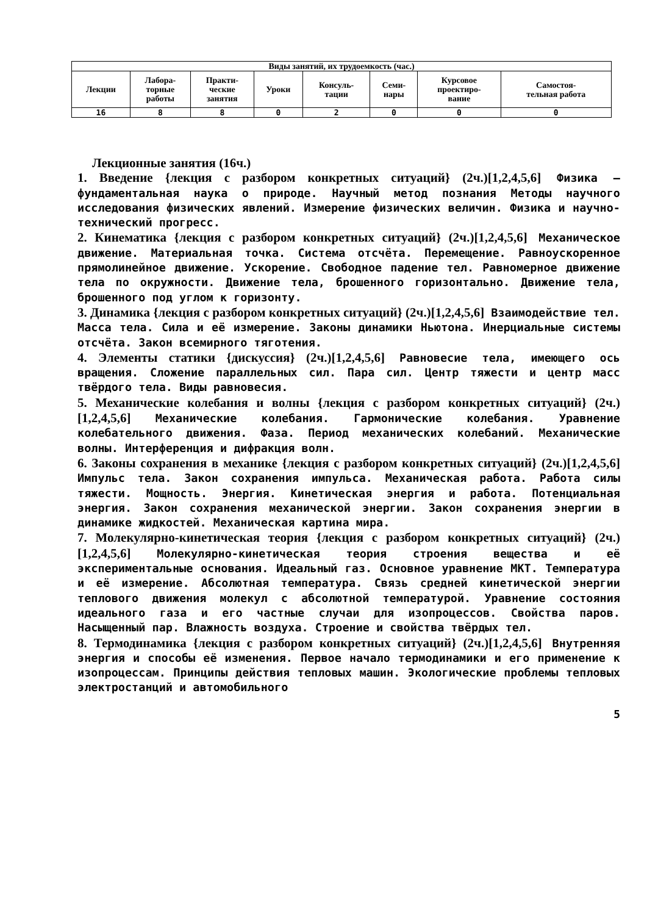| Виды занятий, их трудоемкость (час.) | | | | | | | |
| --- | --- | --- | --- | --- | --- | --- | --- |
| Лекции | Лабора- торные работы | Практи- ческие занятия | Уроки | Консуль- тации | Семи- нары | Курсовое проектиро- вание | Самостоя- тельная работа |
| 16 | 8 | 8 | 0 | 2 | 0 | 0 | 0 |
Лекционные занятия (16ч.)
1. Введение {лекция с разбором конкретных ситуаций} (2ч.)[1,2,4,5,6] Физика – фундаментальная наука о природе. Научный метод познания Методы научного исследования физических явлений. Измерение физических величин. Физика и научно-технический прогресс.
2. Кинематика {лекция с разбором конкретных ситуаций} (2ч.)[1,2,4,5,6] Механическое движение. Материальная точка. Система отсчёта. Перемещение. Равноускоренное прямолинейное движение. Ускорение. Свободное падение тел. Равномерное движение тела по окружности. Движение тела, брошенного горизонтально. Движение тела, брошенного под углом к горизонту.
3. Динамика {лекция с разбором конкретных ситуаций} (2ч.)[1,2,4,5,6] Взаимодействие тел. Масса тела. Сила и её измерение. Законы динамики Ньютона. Инерциальные системы отсчёта. Закон всемирного тяготения.
4. Элементы статики {дискуссия} (2ч.)[1,2,4,5,6] Равновесие тела, имеющего ось вращения. Сложение параллельных сил. Пара сил. Центр тяжести и центр масс твёрдого тела. Виды равновесия.
5. Механические колебания и волны {лекция с разбором конкретных ситуаций} (2ч.)[1,2,4,5,6] Механические колебания. Гармонические колебания. Уравнение колебательного движения. Фаза. Период механических колебаний. Механические волны. Интерференция и дифракция волн.
6. Законы сохранения в механике {лекция с разбором конкретных ситуаций} (2ч.)[1,2,4,5,6] Импульс тела. Закон сохранения импульса. Механическая работа. Работа силы тяжести. Мощность. Энергия. Кинетическая энергия и работа. Потенциальная энергия. Закон сохранения механической энергии. Закон сохранения энергии в динамике жидкостей. Механическая картина мира.
7. Молекулярно-кинетическая теория {лекция с разбором конкретных ситуаций} (2ч.)[1,2,4,5,6] Молекулярно-кинетическая теория строения вещества и её экспериментальные основания. Идеальный газ. Основное уравнение МКТ. Температура и её измерение. Абсолютная температура. Связь средней кинетической энергии теплового движения молекул с абсолютной температурой. Уравнение состояния идеального газа и его частные случаи для изопроцессов. Свойства паров. Насыщенный пар. Влажность воздуха. Строение и свойства твёрдых тел.
8. Термодинамика {лекция с разбором конкретных ситуаций} (2ч.)[1,2,4,5,6] Внутренняя энергия и способы её изменения. Первое начало термодинамики и его применение к изопроцессам. Принципы действия тепловых машин. Экологические проблемы тепловых электростанций и автомобильного
5